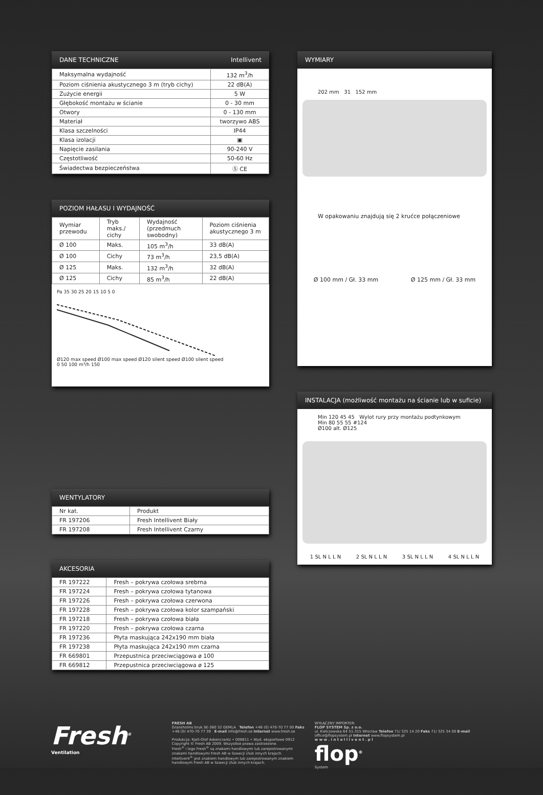DANE TECHNICZNE Intellivent
| Maksymalna wydajność | 132 m<sup>3</sup>/h |
| Poziom ciśnienia akustycznego 3 m (tryb cichy) | 22 dB(A) |
| Zużycie energii | 5 W |
| Głębokość montażu w ścianie | 0 - 30 mm |
| Otwory | 0 - 130 mm |
| Materiał | tworzywo ABS |
| Klasa szczelności | IP44 |
| Klasa izolacji | ▣ |
| Napięcie zasilania | 90-240 V |
| Częstotliwość | 50-60 Hz |
| Świadectwa bezpieczeństwa | Ⓢ CE |
POZIOM HAŁASU I WYDAJNOŚĆ
| Wymiar przewodu | Tryb maks./ cichy | Wydajność (przedmuch swobodny) | Poziom ciśnienia akustycznego 3 m |
| --- | --- | --- | --- |
| Ø 100 | Maks. | 105 m<sup>3</sup>/h | 33 dB(A) |
| Ø 100 | Cichy | 73 m<sup>3</sup>/h | 23,5 dB(A) |
| Ø 125 | Maks. | 132 m<sup>3</sup>/h | 32 dB(A) |
| Ø 125 | Cichy | 85 m<sup>3</sup>/h | 22 dB(A) |
Pa 35 30 25 20 15 10 5 0
Ø120 max speed Ø100 max speed Ø120 silent speed Ø100 silent speed
0 50 100 m³/h 150
WENTYLATORY
| Nr kat. | Produkt |
| FR 197206 | Fresh Intellivent Biały |
| FR 197208 | Fresh Intellivent Czarny |
AKCESORIA
| FR 197222 | Fresh – pokrywa czołowa srebrna |
| FR 197224 | Fresh – pokrywa czołowa tytanowa |
| FR 197226 | Fresh – pokrywa czołowa czerwona |
| FR 197228 | Fresh – pokrywa czołowa kolor szampański |
| FR 197218 | Fresh – pokrywa czołowa biała |
| FR 197220 | Fresh – pokrywa czołowa czarna |
| FR 197236 | Płyta maskująca 242x190 mm biała |
| FR 197238 | Płyta maskująca 242x190 mm czarna |
| FR 669801 | Przepustnica przeciwciągowa ø 100 |
| FR 669812 | Przepustnica przeciwciągowa ø 125 |
WYMIARY
202 mm 31 152 mm
W opakowaniu znajdują się 2 krućce połączeniowe
Ø 100 mm / Gł. 33 mm Ø 125 mm / Gł. 33 mm
INSTALACJA (możliwość montażu na ścianie lub w suficie)
Min 120 45 45 Wylot rury przy montażu podtynkowym
Min 80 55 55 #124
Ø100 alt. Ø125
1 SL N L L N 2 SL N L L N 3 SL N L L N 4 SL N L L N
Fresh<sup>®</sup>
Ventilation
FRESH AB
Gransholms bruk SE-360 32 GEMLA Telefon +46 (0) 470-70 77 00 Faks +46 (0) 470-70 77 39 E-mail info@fresh.se Internet www.fresh.se
Produkcja: Kjell-Olof Askencrantz • 008811 • Wyd. eksportowe 0912
Copyright © Fresh AB 2009. Wszystkie prawa zastrzeżone.
Fresh<sup>®</sup> i logo Fresh<sup>®</sup> są znakami handlowymi lub zarejestrowanymi znakami handlowymi Fresh AB w Szwecji i/lub innych krajach.
Intellivent<sup>®</sup> jest znakiem handlowym lub zarejestrowanym znakiem handlowym Fresh AB w Szwecji i/lub innych krajach.
WYŁĄCZNY IMPORTER:
FLOP SYSTEM Sp. z o.o.
ul. Kiełczowska 64 51-315 Wrocław Telefon 71/ 325 14 20 Faks 71/ 325 34 00 E-mail office@flopsystem.pl Internet www.flopsystem.pl
w w w . i n t e l l i v e n t . p l
flop<sup>®</sup>
System